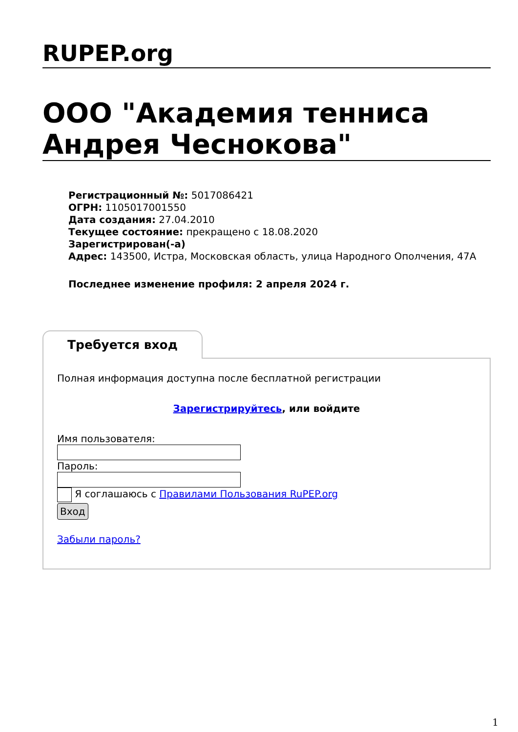RUPEP.org
ООО "Академия тенниса Андрея Чеснокова"
Регистрационный №: 5017086421
ОГРН: 1105017001550
Дата создания: 27.04.2010
Текущее состояние: прекращено с 18.08.2020
Зарегистрирован(-а)
Адрес: 143500, Истра, Московская область, улица Народного Ополчения, 47А
Последнее изменение профиля: 2 апреля 2024 г.
Требуется вход
Полная информация доступна после бесплатной регистрации
Зарегистрируйтесь, или войдите
Имя пользователя:
Пароль:
Я соглашаюсь с Правилами Пользования RuPEP.org
Вход
Забыли пароль?
1